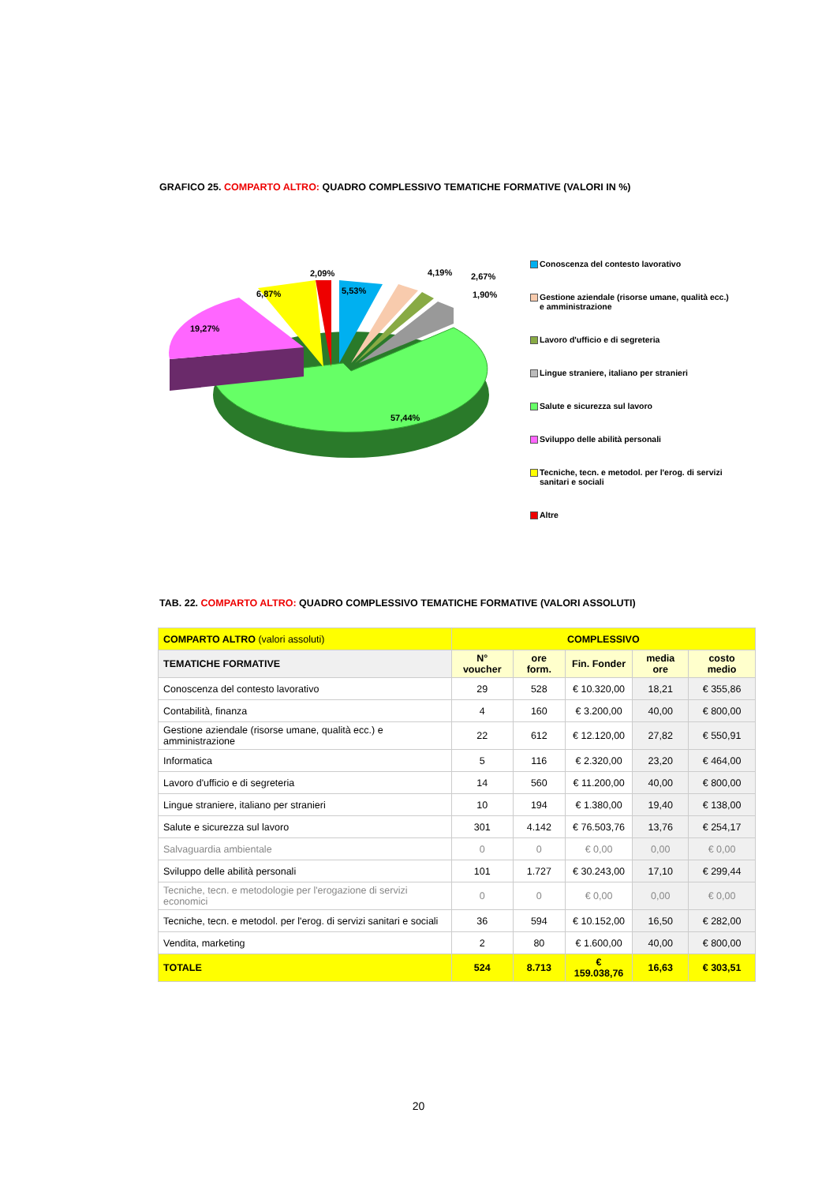GRAFICO 25. COMPARTO ALTRO: QUADRO COMPLESSIVO TEMATICHE FORMATIVE (VALORI IN %)
2,09%
6,87%
5,53%
4,19%
2,67%
1,90%
19,27%
57,44%
Conoscenza del contesto lavorativo
Gestione aziendale (risorse umane, qualità ecc.) e amministrazione
Lavoro d'ufficio e di segreteria
Lingue straniere, italiano per stranieri
Salute e sicurezza sul lavoro
Sviluppo delle abilità personali
Tecniche, tecn. e metodol. per l'erog. di servizi sanitari e sociali
Altre
TAB. 22. COMPARTO ALTRO: QUADRO COMPLESSIVO TEMATICHE FORMATIVE (VALORI ASSOLUTI)
| COMPARTO ALTRO (valori assoluti) | COMPLESSIVO | | | | |
| --- | --- | --- | --- | --- | --- |
| TEMATICHE FORMATIVE | N° voucher | ore form. | Fin. Fonder | media ore | costo medio |
| Conoscenza del contesto lavorativo | 29 | 528 | € 10.320,00 | 18,21 | € 355,86 |
| Contabilità, finanza | 4 | 160 | € 3.200,00 | 40,00 | € 800,00 |
| Gestione aziendale (risorse umane, qualità ecc.) e amministrazione | 22 | 612 | € 12.120,00 | 27,82 | € 550,91 |
| Informatica | 5 | 116 | € 2.320,00 | 23,20 | € 464,00 |
| Lavoro d'ufficio e di segreteria | 14 | 560 | € 11.200,00 | 40,00 | € 800,00 |
| Lingue straniere, italiano per stranieri | 10 | 194 | € 1.380,00 | 19,40 | € 138,00 |
| Salute e sicurezza sul lavoro | 301 | 4.142 | € 76.503,76 | 13,76 | € 254,17 |
| Salvaguardia ambientale | 0 | 0 | € 0,00 | 0,00 | € 0,00 |
| Sviluppo delle abilità personali | 101 | 1.727 | € 30.243,00 | 17,10 | € 299,44 |
| Tecniche, tecn. e metodologie per l'erogazione di servizi economici | 0 | 0 | € 0,00 | 0,00 | € 0,00 |
| Tecniche, tecn. e metodol. per l'erog. di servizi sanitari e sociali | 36 | 594 | € 10.152,00 | 16,50 | € 282,00 |
| Vendita, marketing | 2 | 80 | € 1.600,00 | 40,00 | € 800,00 |
| TOTALE | 524 | 8.713 | € 159.038,76 | 16,63 | € 303,51 |
20